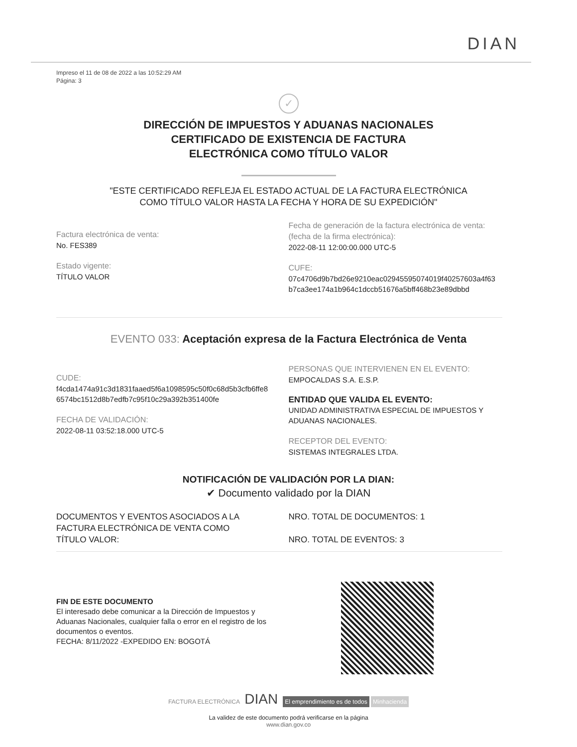DIAN
Impreso el 11 de 08 de 2022 a las 10:52:29 AM
Página: 3
✓
DIRECCIÓN DE IMPUESTOS Y ADUANAS NACIONALES
CERTIFICADO DE EXISTENCIA DE FACTURA
ELECTRÓNICA COMO TÍTULO VALOR
"ESTE CERTIFICADO REFLEJA EL ESTADO ACTUAL DE LA FACTURA ELECTRÓNICA
COMO TÍTULO VALOR HASTA LA FECHA Y HORA DE SU EXPEDICIÓN"
Factura electrónica de venta:
No. FES389
Estado vigente:
TÍTULO VALOR
Fecha de generación de la factura electrónica de venta:
(fecha de la firma electrónica):
2022-08-11 12:00:00.000 UTC-5
CUFE:
07c4706d9b7bd26e9210eac02945595074019f40257603a4f63
b7ca3ee174a1b964c1dccb51676a5bff468b23e89dbbd
EVENTO 033: Aceptación expresa de la Factura Electrónica de Venta
CUDE:
f4cda1474a91c3d1831faaed5f6a1098595c50f0c68d5b3cfb6ffe8
6574bc1512d8b7edfb7c95f10c29a392b351400fe
FECHA DE VALIDACIÓN:
2022-08-11 03:52:18.000 UTC-5
PERSONAS QUE INTERVIENEN EN EL EVENTO:
EMPOCALDAS S.A. E.S.P.
ENTIDAD QUE VALIDA EL EVENTO:
UNIDAD ADMINISTRATIVA ESPECIAL DE IMPUESTOS Y
ADUANAS NACIONALES.
RECEPTOR DEL EVENTO:
SISTEMAS INTEGRALES LTDA.
NOTIFICACIÓN DE VALIDACIÓN POR LA DIAN:
✔ Documento validado por la DIAN
DOCUMENTOS Y EVENTOS ASOCIADOS A LA
FACTURA ELECTRÓNICA DE VENTA COMO
TÍTULO VALOR:
NRO. TOTAL DE DOCUMENTOS: 1
NRO. TOTAL DE EVENTOS: 3
FIN DE ESTE DOCUMENTO
El interesado debe comunicar a la Dirección de Impuestos y
Aduanas Nacionales, cualquier falla o error en el registro de los
documentos o eventos.
FECHA: 8/11/2022 -EXPEDIDO EN: BOGOTÁ
FACTURA ELECTRÓNICA DIAN El emprendimiento es de todos Minhacienda
La validez de este documento podrá verificarse en la página
www.dian.gov.co